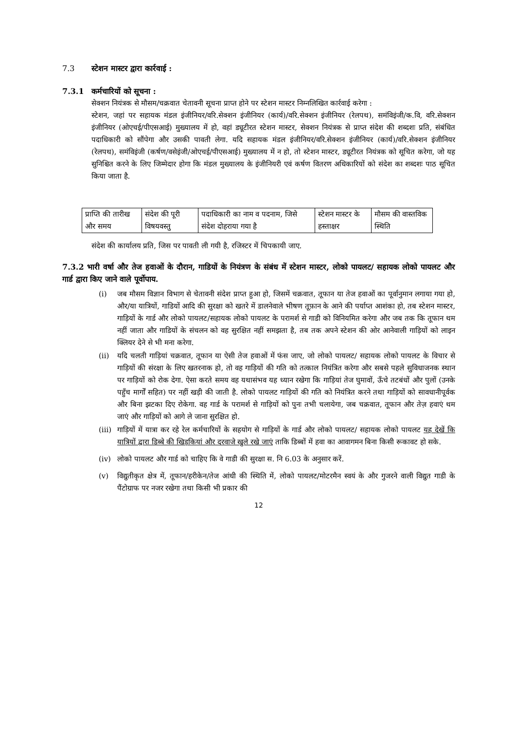7.3 स्टेशन मास्टर द्वारा कार्रवाई :
7.3.1 कर्मचारियों को सूचना :
सेक्शन नियंत्रक से मौसम/चक्रवात चेतावनी सूचना प्राप्त होने पर स्टेशन मास्टर निम्नलिखित कार्रवाई करेगा :
स्टेशन, जहां पर सहायक मंडल इंजीनियर/वरि.सेक्शन इंजीनियर (कार्य)/वरि.सेक्शन इंजीनियर (रेलपथ), समंविइंजी/क.वि, वरि.सेक्शन इंजीनियर (ओएचई/पीएसआई) मुख्यालय में हो, वहां ड्यूटीरत स्टेशन मास्टर, सेक्शन नियंत्रक से प्राप्त संदेश की शब्दशः प्रति, संबंधित पदाधिकारी को सौंपेगा और उसकी पावती लेगा. यदि सहायक मंडल इंजीनियर/वरि.सेक्शन इंजीनियर (कार्य)/वरि.सेक्शन इंजीनियर (रेलपथ), समंविइंजी (कर्षण/वसेइंजी/ओएचई/पीएसआई) मुख्यालय में न हो, तो स्टेशन मास्टर, ड्यूटीरत नियंत्रक को सूचित करेगा, जो यह सुनिश्चित करने के लिए जिम्मेदार होगा कि मंडल मुख्यालय के इंजीनियरी एवं कर्षण वितरण अधिकारियों को संदेश का शब्दशः पाठ सूचित किया जाता है.
| प्राप्ति की तारीख और समय | संदेश की पूरी विषयवस्तु | पदाधिकारी का नाम व पदनाम, जिसे संदेश दोहराया गया है | स्टेशन मास्टर के हस्ताक्षर | मौसम की वास्तविक स्थिति |
संदेश की कार्यालय प्रति, जिस पर पावती ली गयी है, रजिस्टर में चिपकायी जाए.
7.3.2 भारी वर्षा और तेज हवाओं के दौरान, गाडियों के नियंत्रण के संबंध में स्टेशन मास्टर, लोको पायलट/ सहायक लोको पायलट और गार्ड द्वारा किए जाने वाले पूर्वोपाय.
(i) जब मौसम विज्ञान विभाग से चेतावनी संदेश प्राप्त हुआ हो, जिसमें चक्रवात, तूफान या तेज हवाओं का पूर्वानुमान लगाया गया हो, और/या यात्रियों, गाडियों आदि की सुरक्षा को खतरे में डालनेवाले भीषण तूफ़ान के आने की पर्याप्त आशंका हो, तब स्टेशन मास्टर, गाड़ियों के गार्ड और लोको पायलट/सहायक लोको पायलट के परामर्श से गाडी को विनियमित करेगा और जब तक कि तूफान थम नहीं जाता और गाडियों के संचलन को वह सुरक्षित नहीं समझता है, तब तक अपने स्टेशन की ओर आनेवाली गाड़ियों को लाइन क्लियर देने से भी मना करेगा.
(ii) यदि चलती गाड़ियां चक्रवात, तूफान या ऐसी तेज हवाओं में फंस जाए, जो लोको पायलट/ सहायक लोको पायलट के विचार से गाड़ियों की संरक्षा के लिए खतरनाक हो, तो वह गाड़ियों की गति को तत्काल नियंत्रित करेगा और सबसे पहले सुविधाजनक स्थान पर गाड़ियों को रोक देगा. ऐसा करते समय वह यथासंभव यह ध्यान रखेगा कि गाड़ियां तेज घुमावों, ऊँचे तटबंधों और पुलों (उनके पहुँच मार्गों सहित) पर नहीं खड़ी की जाती है. लोको पायलट गाड़ियों की गति को नियंत्रित करने तथा गाड़ियों को सावधानीपूर्वक और बिना झटका दिए रोकेगा. वह गार्ड के परामर्श से गाड़ियों को पुनः तभी चलायेगा, जब चक्रवात, तूफान और तेज़ हवाएं थम जाएं और गाड़ियों को आगे ले जाना सुरक्षित हो.
(iii) गाड़ियों में यात्रा कर रहे रेल कर्मचारियों के सहयोग से गाड़ियों के गार्ड और लोको पायलट/ सहायक लोको पायलट यह देखें कि यात्रियों द्वारा डिब्बे की खिड़कियां और दरवाजे खुले रखे जाएं ताकि डिब्बों में हवा का आवागमन बिना किसी रूकावट हो सके.
(iv) लोको पायलट और गार्ड को चाहिए कि वे गाडी की सुरक्षा स. नि 6.03 के अनुसार करें.
(v) विद्युतीकृत क्षेत्र में, तूफान/हरीकेन/तेज आंधी की स्थिति में, लोको पायलट/मोटरमैन स्वयं के और गुजरने वाली विद्युत गाडी के पैंटोग्राफ पर नजर रखेगा तथा किसी भी प्रकार की
12